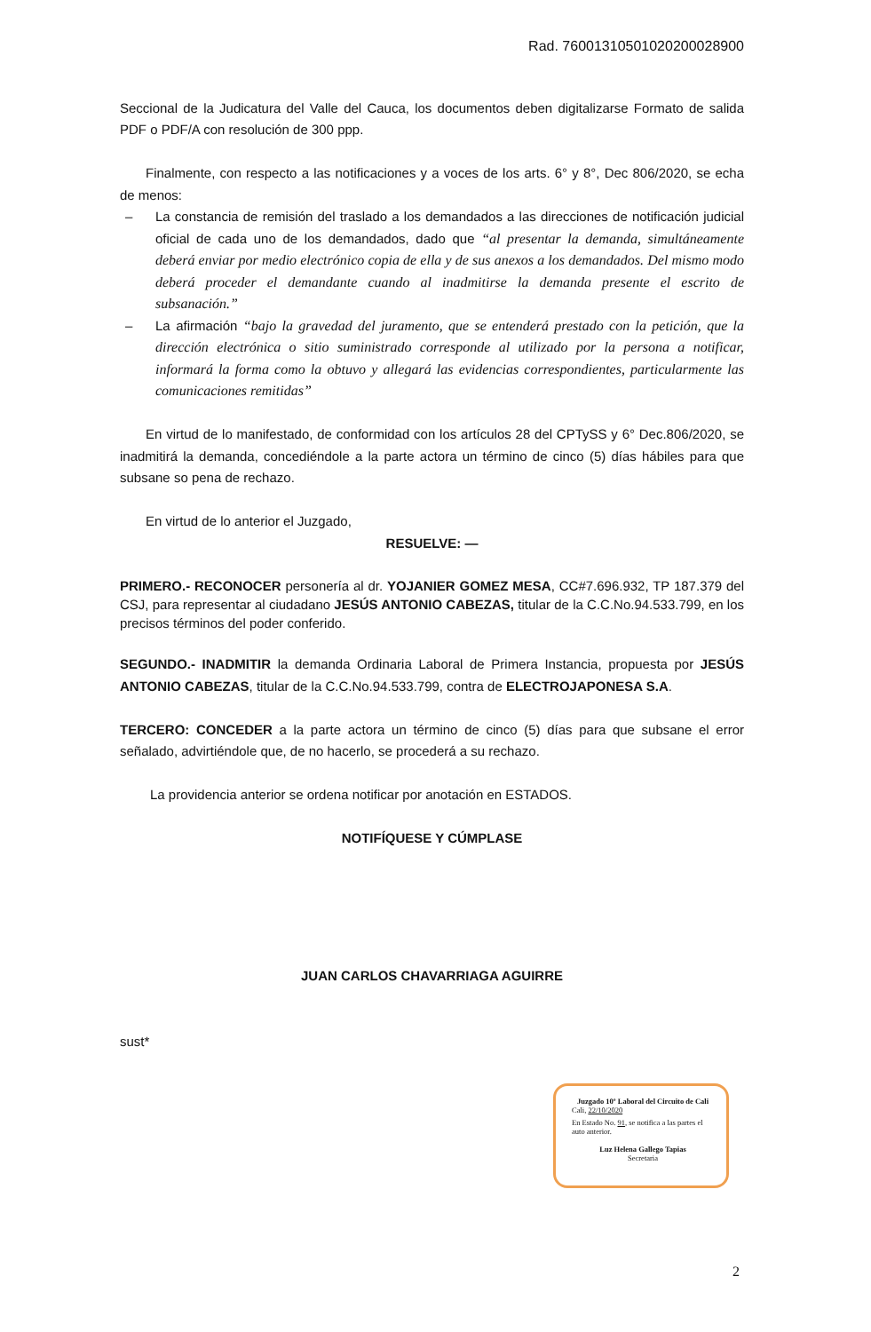Rad. 76001310501020200028900
Seccional de la Judicatura del Valle del Cauca, los documentos deben digitalizarse Formato de salida PDF o PDF/A con resolución de 300 ppp.
Finalmente, con respecto a las notificaciones y a voces de los arts. 6° y 8°, Dec 806/2020, se echa de menos:
– La constancia de remisión del traslado a los demandados a las direcciones de notificación judicial oficial de cada uno de los demandados, dado que “al presentar la demanda, simultáneamente deberá enviar por medio electrónico copia de ella y de sus anexos a los demandados. Del mismo modo deberá proceder el demandante cuando al inadmitirse la demanda presente el escrito de subsanación.”
– La afirmación “bajo la gravedad del juramento, que se entenderá prestado con la petición, que la dirección electrónica o sitio suministrado corresponde al utilizado por la persona a notificar, informará la forma como la obtuvo y allegará las evidencias correspondientes, particularmente las comunicaciones remitidas”
En virtud de lo manifestado, de conformidad con los artículos 28 del CPTySS y 6° Dec.806/2020, se inadmitirá la demanda, concediéndole a la parte actora un término de cinco (5) días hábiles para que subsane so pena de rechazo.
En virtud de lo anterior el Juzgado,
RESUELVE: —
PRIMERO.- RECONOCER personería al dr. YOJANIER GOMEZ MESA, CC#7.696.932, TP 187.379 del CSJ, para representar al ciudadano JESÚS ANTONIO CABEZAS, titular de la C.C.No.94.533.799, en los precisos términos del poder conferido.
SEGUNDO.- INADMITIR la demanda Ordinaria Laboral de Primera Instancia, propuesta por JESÚS ANTONIO CABEZAS, titular de la C.C.No.94.533.799, contra de ELECTROJAPONESA S.A.
TERCERO: CONCEDER a la parte actora un término de cinco (5) días para que subsane el error señalado, advirtiéndole que, de no hacerlo, se procederá a su rechazo.
La providencia anterior se ordena notificar por anotación en ESTADOS.
NOTIFÍQUESE Y CÚMPLASE
JUAN CARLOS CHAVARRIAGA AGUIRRE
sust*
Juzgado 10º Laboral del Circuito de Cali
Cali, 22/10/2020
En Estado No. 91, se notifica a las partes el auto anterior.
Luz Helena Gallego Tapias
Secretaria
2